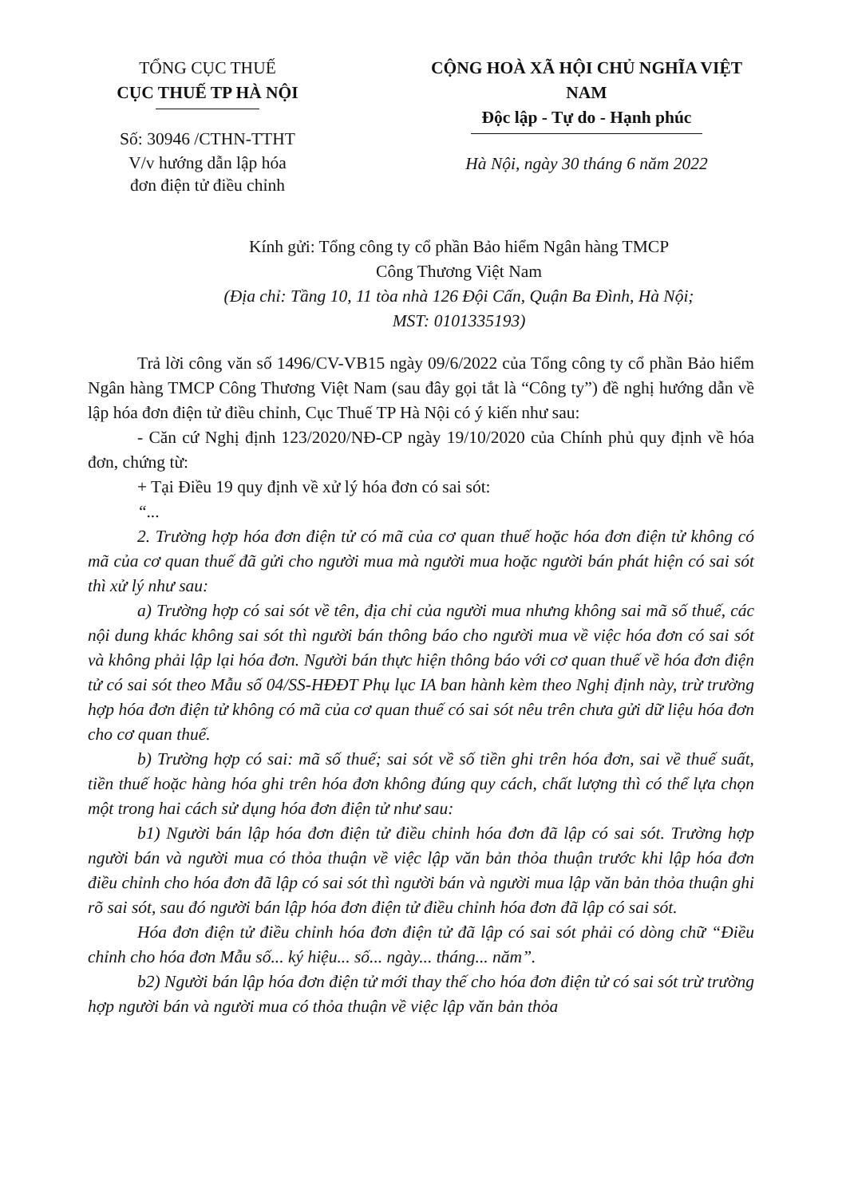TỔNG CỤC THUẾ
CỤC THUẾ TP HÀ NỘI
Số: 30946 /CTHN-TTHT
V/v hướng dẫn lập hóa
đơn điện tử điều chỉnh
CỘNG HOÀ XÃ HỘI CHỦ NGHĨA VIỆT NAM
Độc lập - Tự do - Hạnh phúc
Hà Nội, ngày 30 tháng 6 năm 2022
Kính gửi: Tổng công ty cổ phần Bảo hiểm Ngân hàng TMCP
Công Thương Việt Nam
(Địa chỉ: Tầng 10, 11 tòa nhà 126 Đội Cấn, Quận Ba Đình, Hà Nội;
MST: 0101335193)
Trả lời công văn số 1496/CV-VB15 ngày 09/6/2022 của Tổng công ty cổ phần Bảo hiểm Ngân hàng TMCP Công Thương Việt Nam (sau đây gọi tắt là “Công ty”) đề nghị hướng dẫn về lập hóa đơn điện tử điều chỉnh, Cục Thuế TP Hà Nội có ý kiến như sau:
- Căn cứ Nghị định 123/2020/NĐ-CP ngày 19/10/2020 của Chính phủ quy định về hóa đơn, chứng từ:
+ Tại Điều 19 quy định về xử lý hóa đơn có sai sót:
“...
2. Trường hợp hóa đơn điện tử có mã của cơ quan thuế hoặc hóa đơn điện tử không có mã của cơ quan thuế đã gửi cho người mua mà người mua hoặc người bán phát hiện có sai sót thì xử lý như sau:
a) Trường hợp có sai sót về tên, địa chỉ của người mua nhưng không sai mã số thuế, các nội dung khác không sai sót thì người bán thông báo cho người mua về việc hóa đơn có sai sót và không phải lập lại hóa đơn. Người bán thực hiện thông báo với cơ quan thuế về hóa đơn điện tử có sai sót theo Mẫu số 04/SS-HĐĐT Phụ lục IA ban hành kèm theo Nghị định này, trừ trường hợp hóa đơn điện tử không có mã của cơ quan thuế có sai sót nêu trên chưa gửi dữ liệu hóa đơn cho cơ quan thuế.
b) Trường hợp có sai: mã số thuế; sai sót về số tiền ghi trên hóa đơn, sai về thuế suất, tiền thuế hoặc hàng hóa ghi trên hóa đơn không đúng quy cách, chất lượng thì có thể lựa chọn một trong hai cách sử dụng hóa đơn điện tử như sau:
b1) Người bán lập hóa đơn điện tử điều chỉnh hóa đơn đã lập có sai sót. Trường hợp người bán và người mua có thỏa thuận về việc lập văn bản thỏa thuận trước khi lập hóa đơn điều chỉnh cho hóa đơn đã lập có sai sót thì người bán và người mua lập văn bản thỏa thuận ghi rõ sai sót, sau đó người bán lập hóa đơn điện tử điều chỉnh hóa đơn đã lập có sai sót.
Hóa đơn điện tử điều chỉnh hóa đơn điện tử đã lập có sai sót phải có dòng chữ “Điều chỉnh cho hóa đơn Mẫu số... ký hiệu... số... ngày... tháng... năm”.
b2) Người bán lập hóa đơn điện tử mới thay thế cho hóa đơn điện tử có sai sót trừ trường hợp người bán và người mua có thỏa thuận về việc lập văn bản thỏa